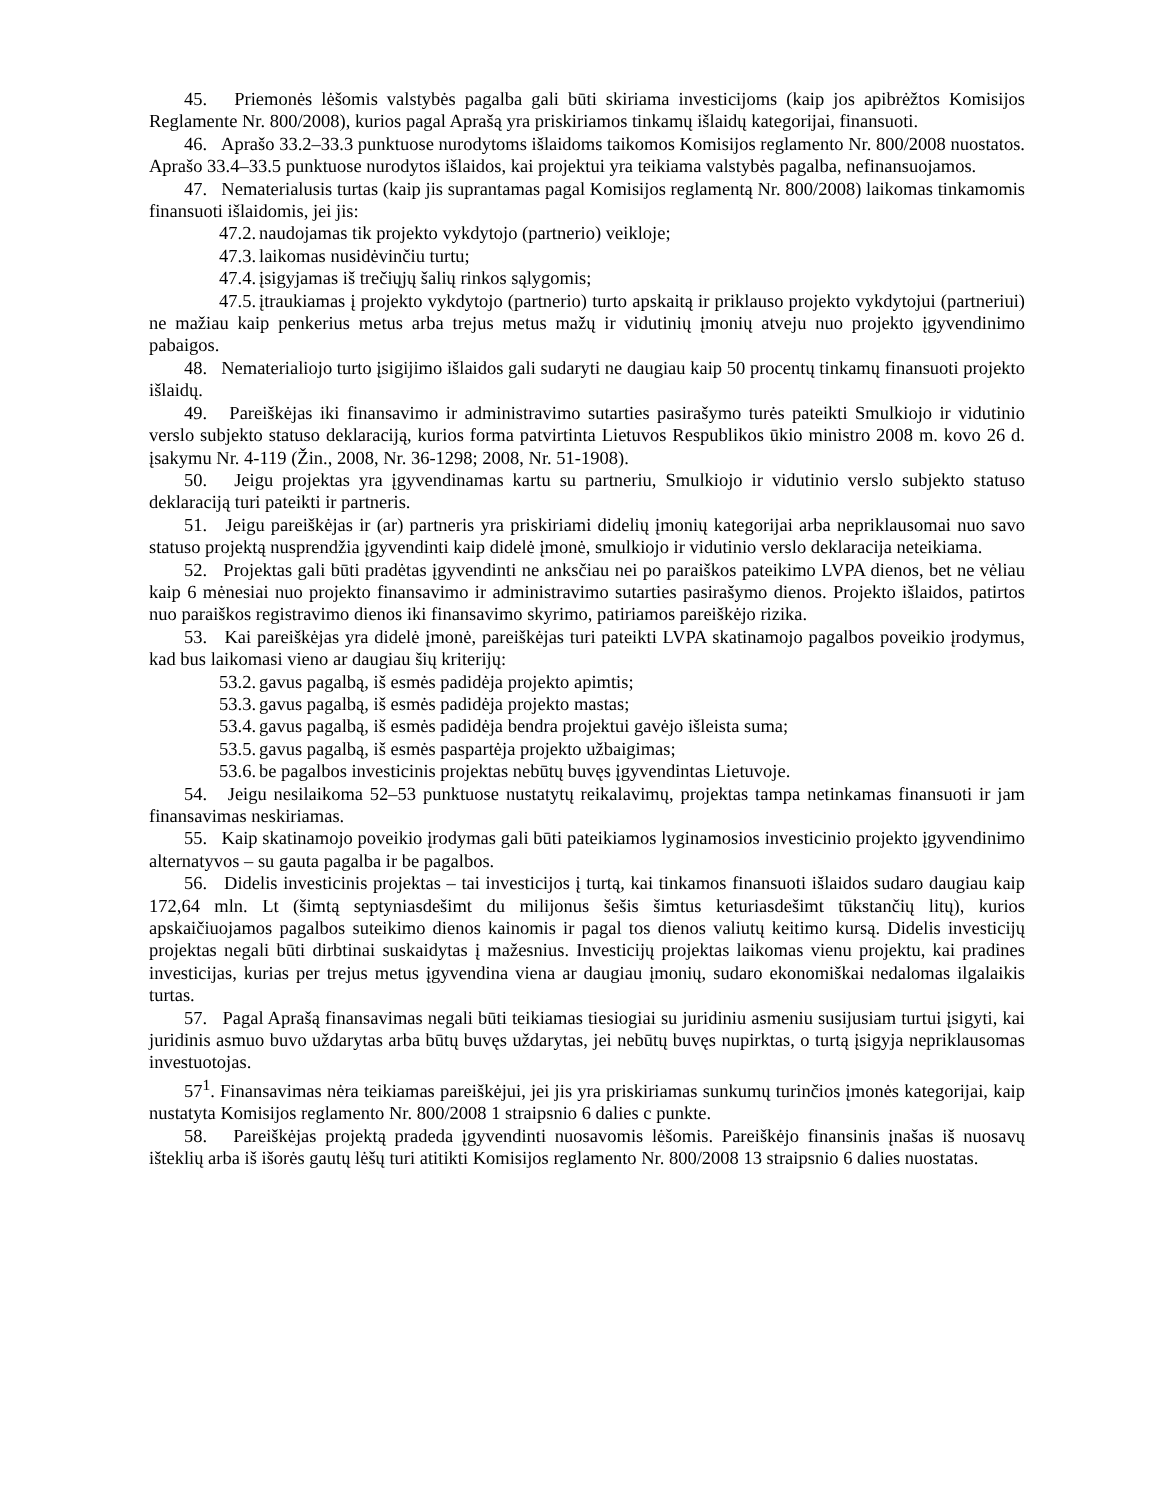45. Priemonės lėšomis valstybės pagalba gali būti skiriama investicijoms (kaip jos apibrėžtos Komisijos Reglamente Nr. 800/2008), kurios pagal Aprašą yra priskiriamos tinkamų išlaidų kategorijai, finansuoti.
46. Aprašo 33.2–33.3 punktuose nurodytoms išlaidoms taikomos Komisijos reglamento Nr. 800/2008 nuostatos. Aprašo 33.4–33.5 punktuose nurodytos išlaidos, kai projektui yra teikiama valstybės pagalba, nefinansuojamos.
47. Nematerialusis turtas (kaip jis suprantamas pagal Komisijos reglamentą Nr. 800/2008) laikomas tinkamomis finansuoti išlaidomis, jei jis:
47.2. naudojamas tik projekto vykdytojo (partnerio) veikloje;
47.3. laikomas nusidėvinčiu turtu;
47.4. įsigyjamas iš trečiųjų šalių rinkos sąlygomis;
47.5. įtraukiamas į projekto vykdytojo (partnerio) turto apskaitą ir priklauso projekto vykdytojui (partneriui) ne mažiau kaip penkerius metus arba trejus metus mažų ir vidutinių įmonių atveju nuo projekto įgyvendinimo pabaigos.
48. Nematerialiojo turto įsigijimo išlaidos gali sudaryti ne daugiau kaip 50 procentų tinkamų finansuoti projekto išlaidų.
49. Pareiškėjas iki finansavimo ir administravimo sutarties pasirašymo turės pateikti Smulkiojo ir vidutinio verslo subjekto statuso deklaraciją, kurios forma patvirtinta Lietuvos Respublikos ūkio ministro 2008 m. kovo 26 d. įsakymu Nr. 4-119 (Žin., 2008, Nr. 36-1298; 2008, Nr. 51-1908).
50. Jeigu projektas yra įgyvendinamas kartu su partneriu, Smulkiojo ir vidutinio verslo subjekto statuso deklaraciją turi pateikti ir partneris.
51. Jeigu pareiškėjas ir (ar) partneris yra priskiriami didelių įmonių kategorijai arba nepriklausomai nuo savo statuso projektą nusprendžia įgyvendinti kaip didelė įmonė, smulkiojo ir vidutinio verslo deklaracija neteikiama.
52. Projektas gali būti pradėtas įgyvendinti ne anksčiau nei po paraiškos pateikimo LVPA dienos, bet ne vėliau kaip 6 mėnesiai nuo projekto finansavimo ir administravimo sutarties pasirašymo dienos. Projekto išlaidos, patirtos nuo paraiškos registravimo dienos iki finansavimo skyrimo, patiriamos pareiškėjo rizika.
53. Kai pareiškėjas yra didelė įmonė, pareiškėjas turi pateikti LVPA skatinamojo pagalbos poveikio įrodymus, kad bus laikomasi vieno ar daugiau šių kriterijų:
53.2. gavus pagalbą, iš esmės padidėja projekto apimtis;
53.3. gavus pagalbą, iš esmės padidėja projekto mastas;
53.4. gavus pagalbą, iš esmės padidėja bendra projektui gavėjo išleista suma;
53.5. gavus pagalbą, iš esmės paspartėja projekto užbaigimas;
53.6. be pagalbos investicinis projektas nebūtų buvęs įgyvendintas Lietuvoje.
54. Jeigu nesilaikoma 52–53 punktuose nustatytų reikalavimų, projektas tampa netinkamas finansuoti ir jam finansavimas neskiriamas.
55. Kaip skatinamojo poveikio įrodymas gali būti pateikiamos lyginamosios investicinio projekto įgyvendinimo alternatyvos – su gauta pagalba ir be pagalbos.
56. Didelis investicinis projektas – tai investicijos į turtą, kai tinkamos finansuoti išlaidos sudaro daugiau kaip 172,64 mln. Lt (šimtą septyniasdešimt du milijonus šešis šimtus keturiasdešimt tūkstančių litų), kurios apskaičiuojamos pagalbos suteikimo dienos kainomis ir pagal tos dienos valiutų keitimo kursą. Didelis investicijų projektas negali būti dirbtinai suskaidytas į mažesnius. Investicijų projektas laikomas vienu projektu, kai pradines investicijas, kurias per trejus metus įgyvendina viena ar daugiau įmonių, sudaro ekonomiškai nedalomas ilgalaikis turtas.
57. Pagal Aprašą finansavimas negali būti teikiamas tiesiogiai su juridiniu asmeniu susijusiam turtui įsigyti, kai juridinis asmuo buvo uždarytas arba būtų buvęs uždarytas, jei nebūtų buvęs nupirktas, o turtą įsigyja nepriklausomas investuotojas.
57<sup>1</sup>. Finansavimas nėra teikiamas pareiškėjui, jei jis yra priskiriamas sunkumų turinčios įmonės kategorijai, kaip nustatyta Komisijos reglamento Nr. 800/2008 1 straipsnio 6 dalies c punkte.
58. Pareiškėjas projektą pradeda įgyvendinti nuosavomis lėšomis. Pareiškėjo finansinis įnašas iš nuosavų išteklių arba iš išorės gautų lėšų turi atitikti Komisijos reglamento Nr. 800/2008 13 straipsnio 6 dalies nuostatas.